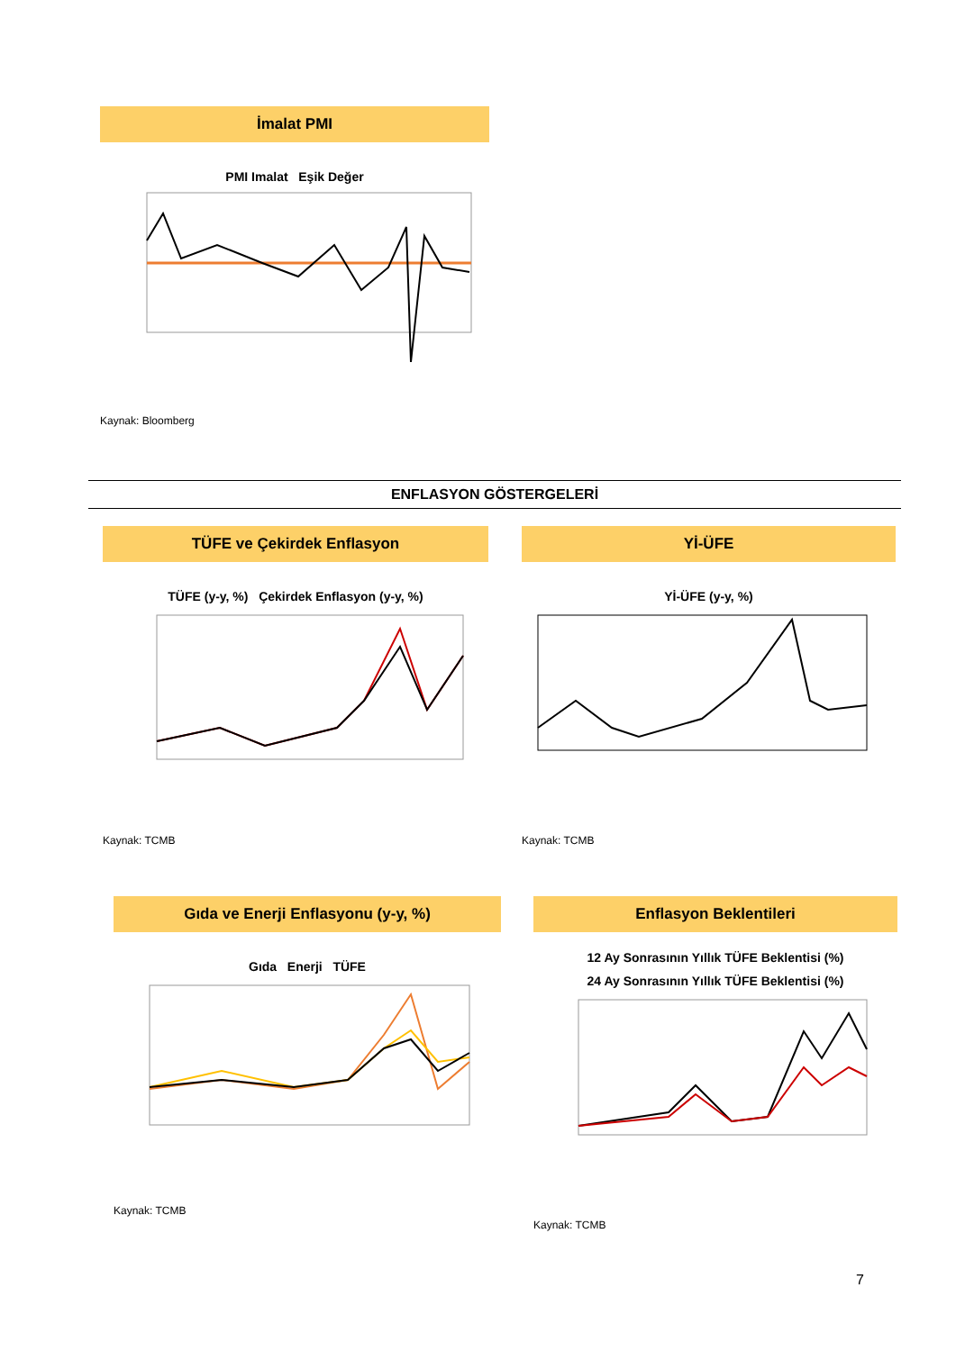İmalat PMI
PMI Imalat Eşik Değer
Kaynak: Bloomberg
ENFLASYON GÖSTERGELERİ
TÜFE ve Çekirdek Enflasyon
TÜFE (y-y, %) Çekirdek Enflasyon (y-y, %)
Kaynak: TCMB
Yİ-ÜFE
Yİ-ÜFE (y-y, %)
Kaynak: TCMB
Gıda ve Enerji Enflasyonu (y-y, %)
Gıda Enerji TÜFE
Kaynak: TCMB
Enflasyon Beklentileri
12 Ay Sonrasının Yıllık TÜFE Beklentisi (%)
24 Ay Sonrasının Yıllık TÜFE Beklentisi (%)
Kaynak: TCMB
7